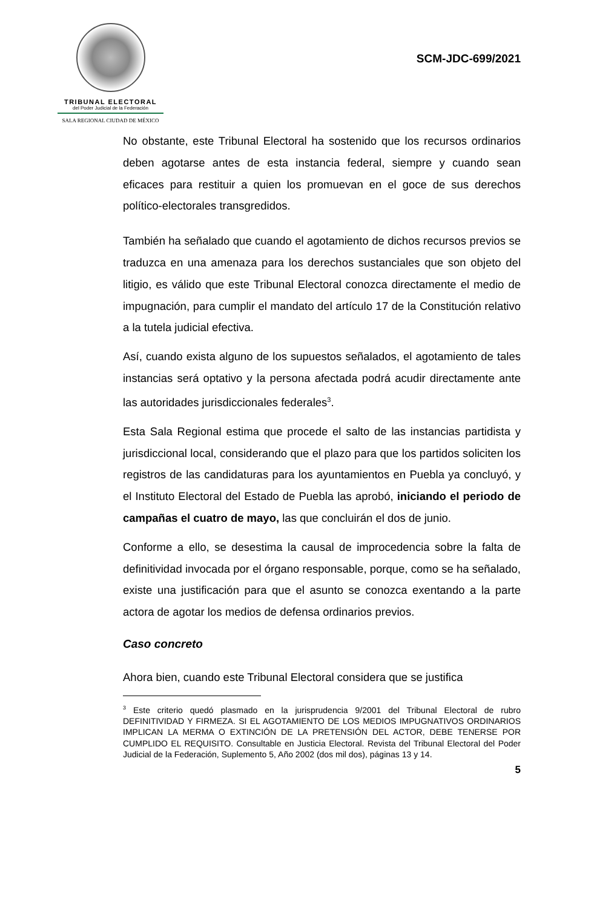TRIBUNAL ELECTORAL
del Poder Judicial de la Federación
SALA REGIONAL CIUDAD DE MÉXICO
SCM-JDC-699/2021
No obstante, este Tribunal Electoral ha sostenido que los recursos ordinarios deben agotarse antes de esta instancia federal, siempre y cuando sean eficaces para restituir a quien los promuevan en el goce de sus derechos político-electorales transgredidos.
También ha señalado que cuando el agotamiento de dichos recursos previos se traduzca en una amenaza para los derechos sustanciales que son objeto del litigio, es válido que este Tribunal Electoral conozca directamente el medio de impugnación, para cumplir el mandato del artículo 17 de la Constitución relativo a la tutela judicial efectiva.
Así, cuando exista alguno de los supuestos señalados, el agotamiento de tales instancias será optativo y la persona afectada podrá acudir directamente ante las autoridades jurisdiccionales federales<sup>3</sup>.
Esta Sala Regional estima que procede el salto de las instancias partidista y jurisdiccional local, considerando que el plazo para que los partidos soliciten los registros de las candidaturas para los ayuntamientos en Puebla ya concluyó, y el Instituto Electoral del Estado de Puebla las aprobó, iniciando el periodo de campañas el cuatro de mayo, las que concluirán el dos de junio.
Conforme a ello, se desestima la causal de improcedencia sobre la falta de definitividad invocada por el órgano responsable, porque, como se ha señalado, existe una justificación para que el asunto se conozca exentando a la parte actora de agotar los medios de defensa ordinarios previos.
Caso concreto
Ahora bien, cuando este Tribunal Electoral considera que se justifica
<sup>3</sup> Este criterio quedó plasmado en la jurisprudencia 9/2001 del Tribunal Electoral de rubro DEFINITIVIDAD Y FIRMEZA. SI EL AGOTAMIENTO DE LOS MEDIOS IMPUGNATIVOS ORDINARIOS IMPLICAN LA MERMA O EXTINCIÓN DE LA PRETENSIÓN DEL ACTOR, DEBE TENERSE POR CUMPLIDO EL REQUISITO. Consultable en Justicia Electoral. Revista del Tribunal Electoral del Poder Judicial de la Federación, Suplemento 5, Año 2002 (dos mil dos), páginas 13 y 14.
5